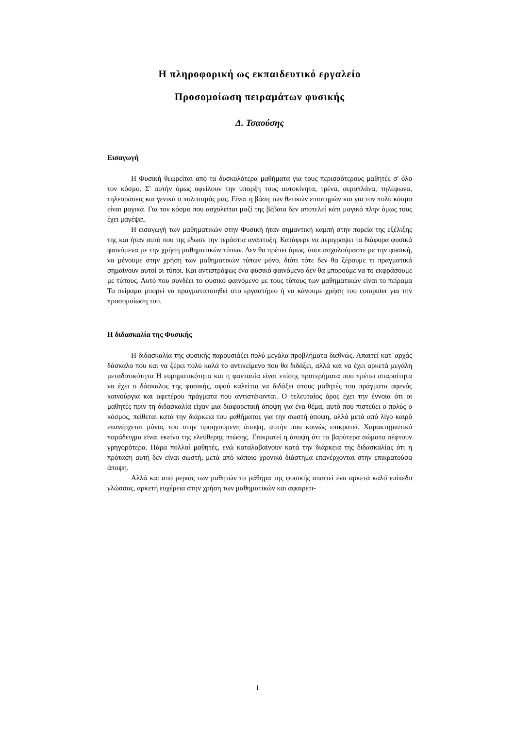Η πληροφορική ως εκπαιδευτικό εργαλείο
Προσομοίωση πειραμάτων φυσικής
Δ. Τσαούσης
Εισαγωγή
Η Φυσική θεωρείται από τα δυσκολότερα μαθήματα για τους περισσότερους μαθητές σ' όλο τον κόσμο. Σ' αυτήν όμως οφείλουν την ύπαρξη τους αυτοκίνητα, τρένα, αεροπλάνα, τηλέφωνα, τηλεοράσεις και γενικά ο πολιτισμός μας. Είναι η βάση των θετικών επιστημών και για τον πολύ κόσμο είναι μαγικά. Για τον κόσμο που ασχολείται μαζί της βέβαια δεν αποτελεί κάτι μαγικό πλην όμως τους έχει μαγέψει.
Η εισαγωγή των μαθηματικών στην Φυσική ήταν σημαντική καμπή στην πορεία της εξέλιξης της και ήταν αυτό που της έδωσε την τεράστια ανάπτυξη. Κατάφερε να περιγράψει τα διάφορα φυσικά φαινόμενα με την χρήση μαθηματικών τύπων. Δεν θα πρέπει όμως, όσοι ασχολούμαστε με την φυσική, να μένουμε στην χρήση των μαθηματικών τύπων μόνο, διότι τότε δεν θα ξέρουμε τι πραγματικά σημαίνουν αυτοί οι τύποι. Και αντιστρόφως ένα φυσικό φαινόμενο δεν θα μπορούμε να το εκφράσουμε με τύπους. Αυτό που συνδέει το φυσικό φαινόμενο με τους τύπους των μαθηματικών είναι το πείραμα Το πείραμα μπορεί να πραγματοποιηθεί στο εργαστήριο ή να κάνουμε χρήση του computer για την προσομοίωση του.
Η διδασκαλία της Φυσικής
Η διδασκαλία της φυσικής παρουσιάζει πολύ μεγάλα προβλήματα διεθνώς. Απαιτεί κατ' αρχάς δάσκαλο που και να ξέρει πολύ καλά το αντικείμενο που θα διδάξει, αλλά και να έχει αρκετά μεγάλη μεταδοτικότητα Η ευρηματικότητα και η φαντασία είναι επίσης προτερήματα που πρέπει απαραίτητα να έχει ο δάσκαλος της φυσικής, αφού καλείται να διδάξει στους μαθητές του πράγματα αφενός καινούργια και αφετέρου πράγματα που αντιστέκονται. Ο τελευταίος όρος έχει την έννοια ότι οι μαθητές πριν τη διδασκαλία είχαν μια διαφορετική άποψη για ένα θέμα, αυτό που πιστεύει ο πολύς ο κόσμος, πείθεται κατά την διάρκεια του μαθήματος για την σωστή άποψη, αλλά μετά από λίγο καιρό επανέρχεται μόνος του στην προηγούμενη άποψη, αυτήν που κοινώς επικρατεί. Χαρακτηριστικό παράδειγμα είναι εκείνο της ελεύθερης πτώσης. Επικρατεί η άποψη ότι τα βαρύτερα σώματα πέφτουν γρηγορότερα. Πάρα πολλοί μαθητές, ενώ καταλαβαίνουν κατά την διάρκεια της διδασκαλίας ότι η πρόταση αυτή δεν είναι σωστή, μετά από κάποιο χρονικό διάστημα επανέρχονται στην επικρατούσα άποψη.
Αλλά και από μεριάς των μαθητών το μάθημα της φυσικής απαιτεί ένα αρκετά καλό επίπεδο γλώσσας, αρκετή ευχέρεια στην χρήση των μαθηματικών και αφαιρετι-
1